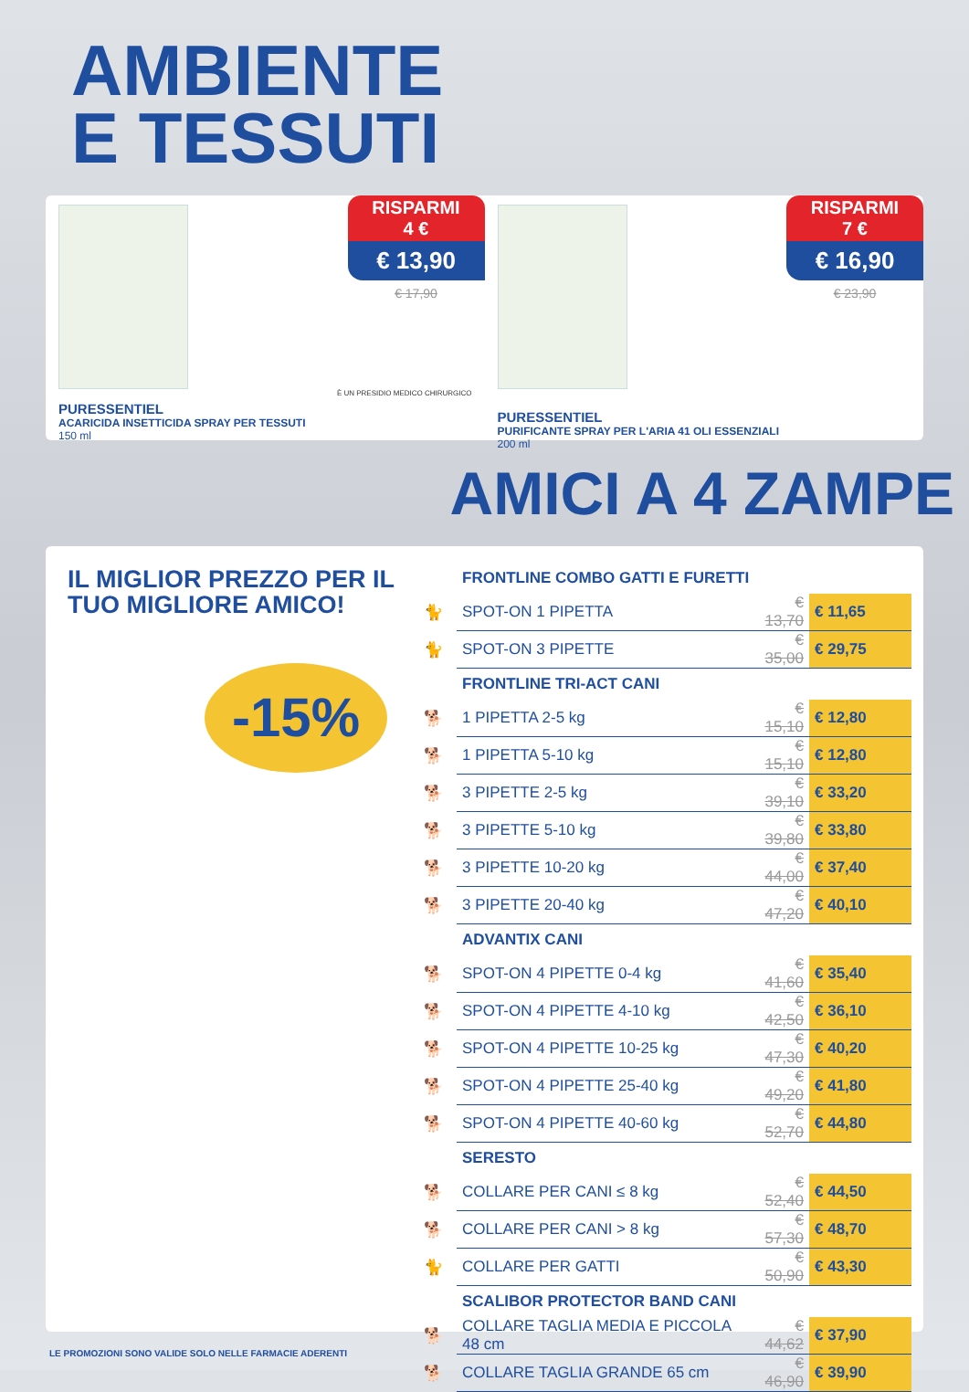AMBIENTE
E TESSUTI
RISPARMI
4 €
€ 13,90
€ 17,90
È UN PRESIDIO MEDICO CHIRURGICO
PURESSENTIEL
ACARICIDA INSETTICIDA SPRAY PER TESSUTI
150 ml
RISPARMI
7 €
€ 16,90
€ 23,90
PURESSENTIEL
PURIFICANTE SPRAY PER L'ARIA 41 OLI ESSENZIALI
200 ml
AMICI A 4 ZAMPE
IL MIGLIOR PREZZO PER IL TUO MIGLIORE AMICO!
-15%
| | FRONTLINE COMBO GATTI E FURETTI | | |
| 🐈 | SPOT-ON 1 PIPETTA | € 13,70 | € 11,65 |
| 🐈 | SPOT-ON 3 PIPETTE | € 35,00 | € 29,75 |
| | FRONTLINE TRI-ACT CANI | | |
| 🐕 | 1 PIPETTA 2-5 kg | € 15,10 | € 12,80 |
| 🐕 | 1 PIPETTA 5-10 kg | € 15,10 | € 12,80 |
| 🐕 | 3 PIPETTE 2-5 kg | € 39,10 | € 33,20 |
| 🐕 | 3 PIPETTE 5-10 kg | € 39,80 | € 33,80 |
| 🐕 | 3 PIPETTE 10-20 kg | € 44,00 | € 37,40 |
| 🐕 | 3 PIPETTE 20-40 kg | € 47,20 | € 40,10 |
| | ADVANTIX CANI | | |
| 🐕 | SPOT-ON 4 PIPETTE 0-4 kg | € 41,60 | € 35,40 |
| 🐕 | SPOT-ON 4 PIPETTE 4-10 kg | € 42,50 | € 36,10 |
| 🐕 | SPOT-ON 4 PIPETTE 10-25 kg | € 47,30 | € 40,20 |
| 🐕 | SPOT-ON 4 PIPETTE 25-40 kg | € 49,20 | € 41,80 |
| 🐕 | SPOT-ON 4 PIPETTE 40-60 kg | € 52,70 | € 44,80 |
| | SERESTO | | |
| 🐕 | COLLARE PER CANI ≤ 8 kg | € 52,40 | € 44,50 |
| 🐕 | COLLARE PER CANI > 8 kg | € 57,30 | € 48,70 |
| 🐈 | COLLARE PER GATTI | € 50,90 | € 43,30 |
| | SCALIBOR PROTECTOR BAND CANI | | |
| 🐕 | COLLARE TAGLIA MEDIA E PICCOLA 48 cm | € 44,62 | € 37,90 |
| 🐕 | COLLARE TAGLIA GRANDE 65 cm | € 46,90 | € 39,90 |
LE PROMOZIONI SONO VALIDE SOLO NELLE FARMACIE ADERENTI